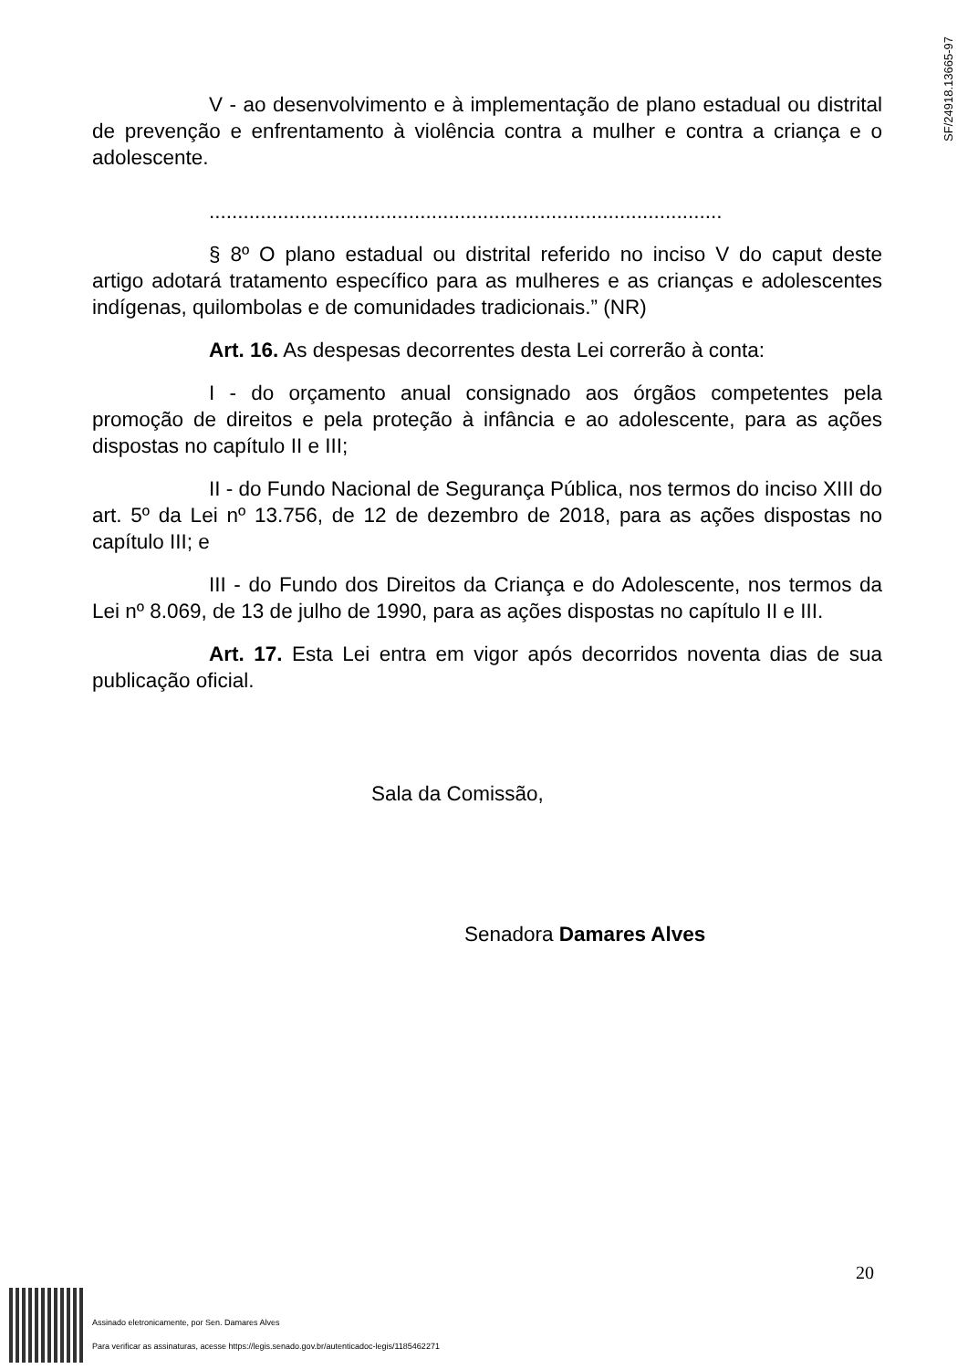SF/24918.13665-97
V - ao desenvolvimento e à implementação de plano estadual ou distrital de prevenção e enfrentamento à violência contra a mulher e contra a criança e o adolescente.
..........................................................................................
§ 8º O plano estadual ou distrital referido no inciso V do caput deste artigo adotará tratamento específico para as mulheres e as crianças e adolescentes indígenas, quilombolas e de comunidades tradicionais.” (NR)
Art. 16. As despesas decorrentes desta Lei correrão à conta:
I - do orçamento anual consignado aos órgãos competentes pela promoção de direitos e pela proteção à infância e ao adolescente, para as ações dispostas no capítulo II e III;
II - do Fundo Nacional de Segurança Pública, nos termos do inciso XIII do art. 5º da Lei nº 13.756, de 12 de dezembro de 2018, para as ações dispostas no capítulo III; e
III - do Fundo dos Direitos da Criança e do Adolescente, nos termos da Lei nº 8.069, de 13 de julho de 1990, para as ações dispostas no capítulo II e III.
Art. 17. Esta Lei entra em vigor após decorridos noventa dias de sua publicação oficial.
Sala da Comissão,
Senadora Damares Alves
20
Assinado eletronicamente, por Sen. Damares Alves
Para verificar as assinaturas, acesse https://legis.senado.gov.br/autenticadoc-legis/1185462271